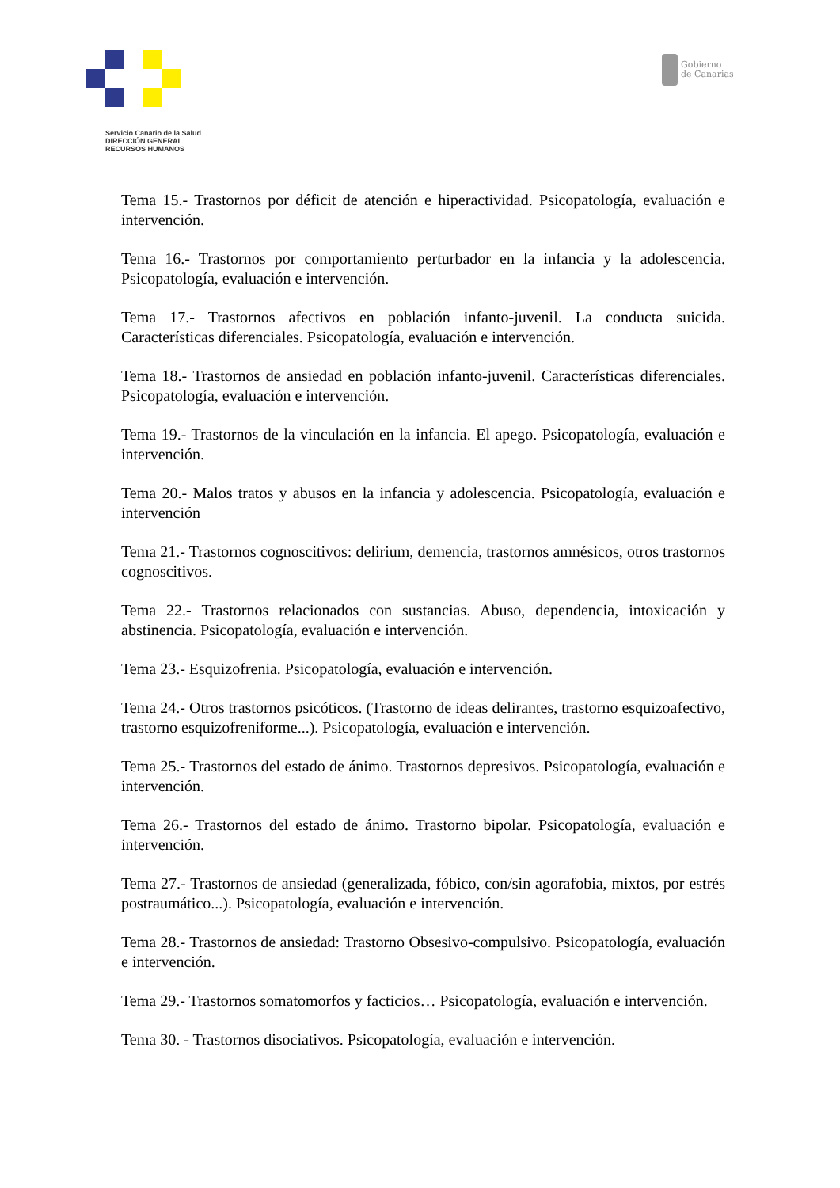Gobierno
de Canarias
Servicio Canario de la Salud
DIRECCIÓN GENERAL
RECURSOS HUMANOS
Tema 15.- Trastornos por déficit de atención e hiperactividad. Psicopatología, evaluación e intervención.
Tema 16.- Trastornos por comportamiento perturbador en la infancia y la adolescencia. Psicopatología, evaluación e intervención.
Tema 17.- Trastornos afectivos en población infanto-juvenil. La conducta suicida. Características diferenciales. Psicopatología, evaluación e intervención.
Tema 18.- Trastornos de ansiedad en población infanto-juvenil. Características diferenciales. Psicopatología, evaluación e intervención.
Tema 19.- Trastornos de la vinculación en la infancia. El apego. Psicopatología, evaluación e intervención.
Tema 20.- Malos tratos y abusos en la infancia y adolescencia. Psicopatología, evaluación e intervención
Tema 21.- Trastornos cognoscitivos: delirium, demencia, trastornos amnésicos, otros trastornos cognoscitivos.
Tema 22.- Trastornos relacionados con sustancias. Abuso, dependencia, intoxicación y abstinencia. Psicopatología, evaluación e intervención.
Tema 23.- Esquizofrenia. Psicopatología, evaluación e intervención.
Tema 24.- Otros trastornos psicóticos. (Trastorno de ideas delirantes, trastorno esquizoafectivo, trastorno esquizofreniforme...). Psicopatología, evaluación e intervención.
Tema 25.- Trastornos del estado de ánimo. Trastornos depresivos. Psicopatología, evaluación e intervención.
Tema 26.- Trastornos del estado de ánimo. Trastorno bipolar. Psicopatología, evaluación e intervención.
Tema 27.- Trastornos de ansiedad (generalizada, fóbico, con/sin agorafobia, mixtos, por estrés postraumático...). Psicopatología, evaluación e intervención.
Tema 28.- Trastornos de ansiedad: Trastorno Obsesivo-compulsivo. Psicopatología, evaluación e intervención.
Tema 29.- Trastornos somatomorfos y facticios… Psicopatología, evaluación e intervención.
Tema 30. - Trastornos disociativos. Psicopatología, evaluación e intervención.